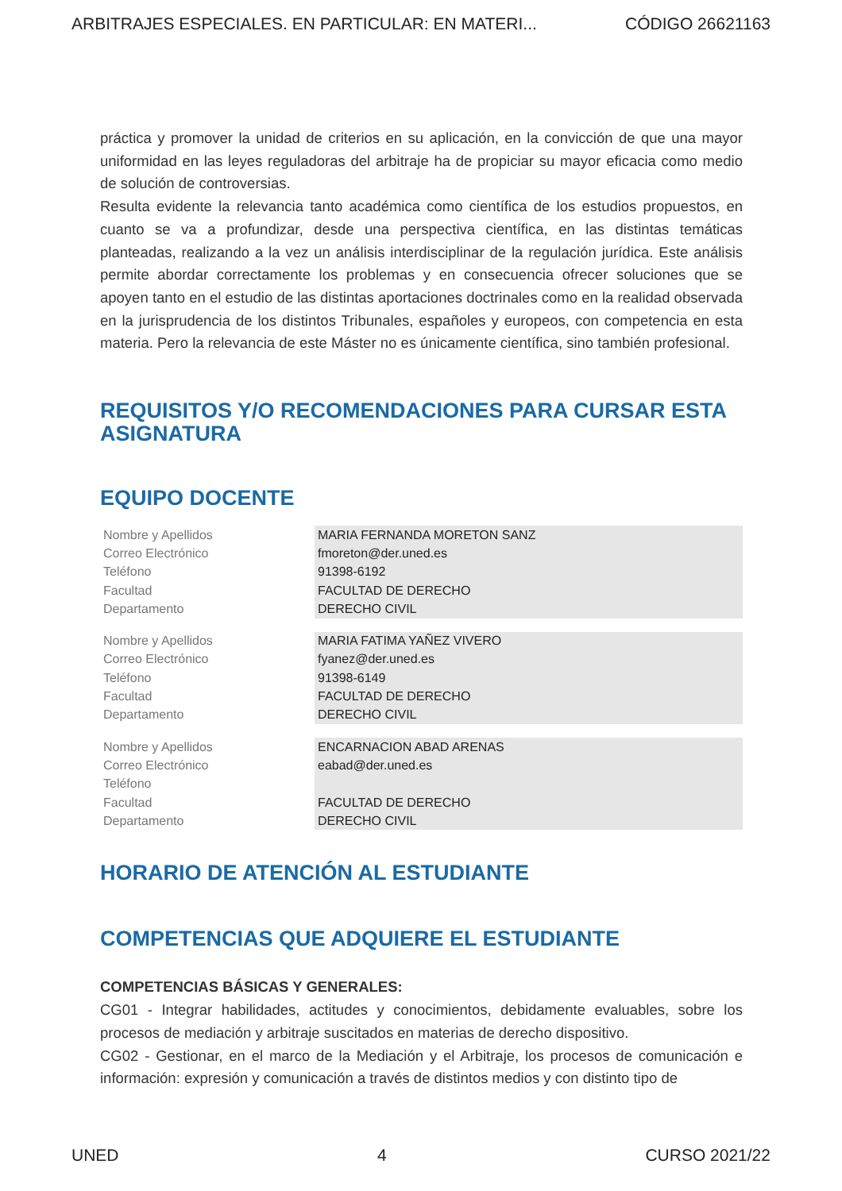ARBITRAJES ESPECIALES. EN PARTICULAR: EN MATERI... CÓDIGO 26621163
práctica y promover la unidad de criterios en su aplicación, en la convicción de que una mayor uniformidad en las leyes reguladoras del arbitraje ha de propiciar su mayor eficacia como medio de solución de controversias.
Resulta evidente la relevancia tanto académica como científica de los estudios propuestos, en cuanto se va a profundizar, desde una perspectiva científica, en las distintas temáticas planteadas, realizando a la vez un análisis interdisciplinar de la regulación jurídica. Este análisis permite abordar correctamente los problemas y en consecuencia ofrecer soluciones que se apoyen tanto en el estudio de las distintas aportaciones doctrinales como en la realidad observada en la jurisprudencia de los distintos Tribunales, españoles y europeos, con competencia en esta materia. Pero la relevancia de este Máster no es únicamente científica, sino también profesional.
REQUISITOS Y/O RECOMENDACIONES PARA CURSAR ESTA ASIGNATURA
EQUIPO DOCENTE
| Nombre y Apellidos | MARIA FERNANDA MORETON SANZ |
| Correo Electrónico | fmoreton@der.uned.es |
| Teléfono | 91398-6192 |
| Facultad | FACULTAD DE DERECHO |
| Departamento | DERECHO CIVIL |
| Nombre y Apellidos | MARIA FATIMA YAÑEZ VIVERO |
| Correo Electrónico | fyanez@der.uned.es |
| Teléfono | 91398-6149 |
| Facultad | FACULTAD DE DERECHO |
| Departamento | DERECHO CIVIL |
| Nombre y Apellidos | ENCARNACION ABAD ARENAS |
| Correo Electrónico | eabad@der.uned.es |
| Teléfono | |
| Facultad | FACULTAD DE DERECHO |
| Departamento | DERECHO CIVIL |
HORARIO DE ATENCIÓN AL ESTUDIANTE
COMPETENCIAS QUE ADQUIERE EL ESTUDIANTE
COMPETENCIAS BÁSICAS Y GENERALES:
CG01 - Integrar habilidades, actitudes y conocimientos, debidamente evaluables, sobre los procesos de mediación y arbitraje suscitados en materias de derecho dispositivo.
CG02 - Gestionar, en el marco de la Mediación y el Arbitraje, los procesos de comunicación e información: expresión y comunicación a través de distintos medios y con distinto tipo de
UNED 4 CURSO 2021/22